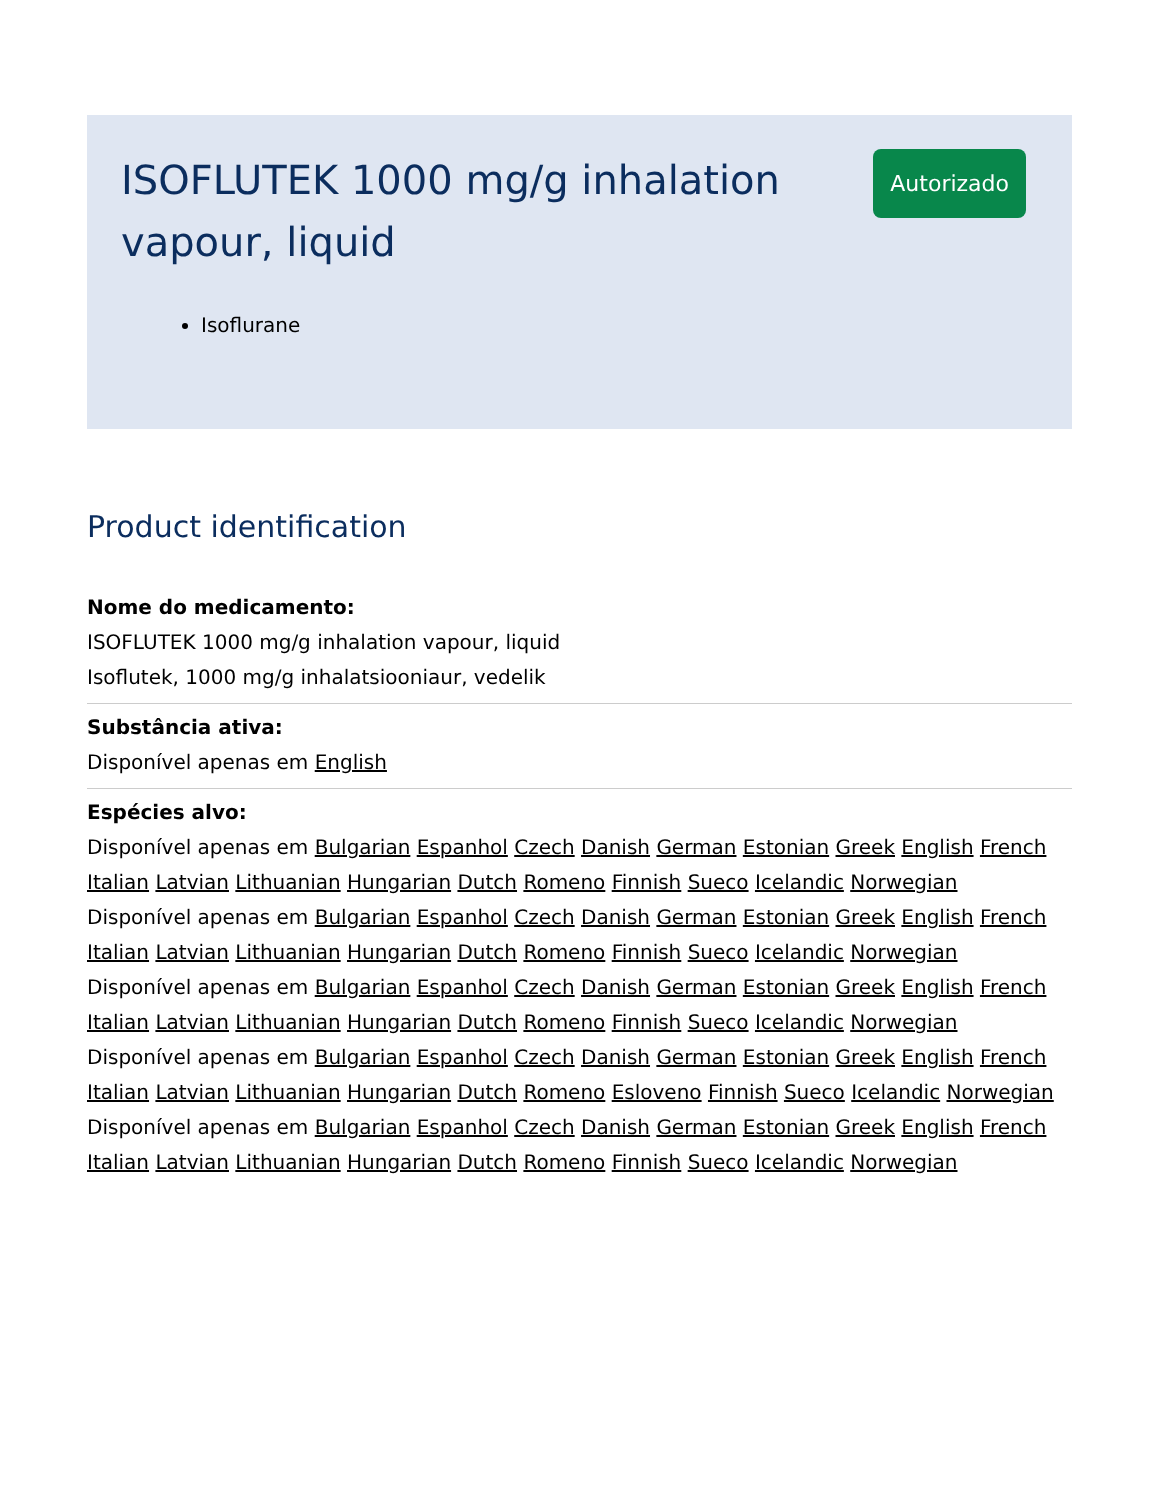ISOFLUTEK 1000 mg/g inhalation vapour, liquid
Autorizado
Isoflurane
Product identification
Nome do medicamento:
ISOFLUTEK 1000 mg/g inhalation vapour, liquid
Isoflutek, 1000 mg/g inhalatsiooniaur, vedelik
Substância ativa:
Disponível apenas em English
Espécies alvo:
Disponível apenas em Bulgarian Espanhol Czech Danish German Estonian Greek English French Italian Latvian Lithuanian Hungarian Dutch Romeno Finnish Sueco Icelandic Norwegian
Disponível apenas em Bulgarian Espanhol Czech Danish German Estonian Greek English French Italian Latvian Lithuanian Hungarian Dutch Romeno Finnish Sueco Icelandic Norwegian
Disponível apenas em Bulgarian Espanhol Czech Danish German Estonian Greek English French Italian Latvian Lithuanian Hungarian Dutch Romeno Finnish Sueco Icelandic Norwegian
Disponível apenas em Bulgarian Espanhol Czech Danish German Estonian Greek English French Italian Latvian Lithuanian Hungarian Dutch Romeno Esloveno Finnish Sueco Icelandic Norwegian
Disponível apenas em Bulgarian Espanhol Czech Danish German Estonian Greek English French Italian Latvian Lithuanian Hungarian Dutch Romeno Finnish Sueco Icelandic Norwegian